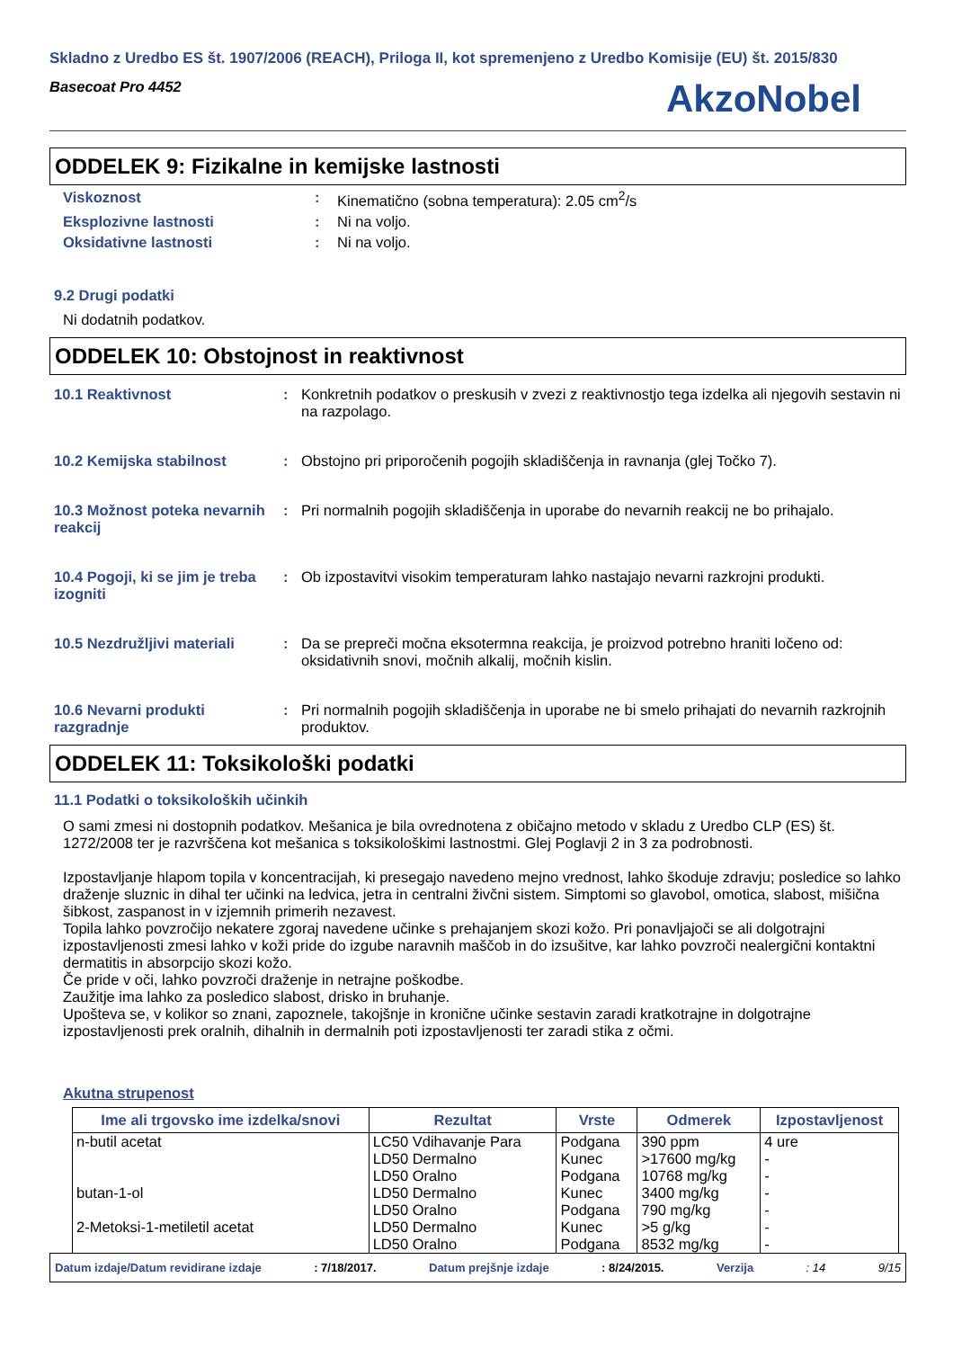Skladno z Uredbo ES št. 1907/2006 (REACH), Priloga II, kot spremenjeno z Uredbo Komisije (EU) št. 2015/830
Basecoat Pro 4452
AkzoNobel
ODDELEK 9: Fizikalne in kemijske lastnosti
Viskoznost : Kinematično (sobna temperatura): 2.05 cm<sup>2</sup>/s
Eksplozivne lastnosti : Ni na voljo.
Oksidativne lastnosti : Ni na voljo.
9.2 Drugi podatki
Ni dodatnih podatkov.
ODDELEK 10: Obstojnost in reaktivnost
10.1 Reaktivnost : Konkretnih podatkov o preskusih v zvezi z reaktivnostjo tega izdelka ali njegovih sestavin ni na razpolago.
10.2 Kemijska stabilnost : Obstojno pri priporočenih pogojih skladiščenja in ravnanja (glej Točko 7).
10.3 Možnost poteka nevarnih reakcij
: Pri normalnih pogojih skladiščenja in uporabe do nevarnih reakcij ne bo prihajalo.
10.4 Pogoji, ki se jim je treba izogniti
: Ob izpostavitvi visokim temperaturam lahko nastajajo nevarni razkrojni produkti.
10.5 Nezdružljivi materiali
: Da se prepreči močna eksotermna reakcija, je proizvod potrebno hraniti ločeno od: oksidativnih snovi, močnih alkalij, močnih kislin.
10.6 Nevarni produkti razgradnje
: Pri normalnih pogojih skladiščenja in uporabe ne bi smelo prihajati do nevarnih razkrojnih produktov.
ODDELEK 11: Toksikološki podatki
11.1 Podatki o toksikoloških učinkih
O sami zmesi ni dostopnih podatkov. Mešanica je bila ovrednotena z običajno metodo v skladu z Uredbo CLP (ES) št. 1272/2008 ter je razvrščena kot mešanica s toksikološkimi lastnostmi. Glej Poglavji 2 in 3 za podrobnosti.
Izpostavljanje hlapom topila v koncentracijah, ki presegajo navedeno mejno vrednost, lahko škoduje zdravju; posledice so lahko draženje sluznic in dihal ter učinki na ledvica, jetra in centralni živčni sistem. Simptomi so glavobol, omotica, slabost, mišična šibkost, zaspanost in v izjemnih primerih nezavest.
Topila lahko povzročijo nekatere zgoraj navedene učinke s prehajanjem skozi kožo. Pri ponavljajoči se ali dolgotrajni izpostavljenosti zmesi lahko v koži pride do izgube naravnih maščob in do izsušitve, kar lahko povzroči nealergični kontaktni dermatitis in absorpcijo skozi kožo.
Če pride v oči, lahko povzroči draženje in netrajne poškodbe.
Zaužitje ima lahko za posledico slabost, drisko in bruhanje.
Upošteva se, v kolikor so znani, zapoznele, takojšnje in kronične učinke sestavin zaradi kratkotrajne in dolgotrajne izpostavljenosti prek oralnih, dihalnih in dermalnih poti izpostavljenosti ter zaradi stika z očmi.
Akutna strupenost
| Ime ali trgovsko ime izdelka/snovi | Rezultat | Vrste | Odmerek | Izpostavljenost |
| --- | --- | --- | --- | --- |
| n-butil acetat | LC50 Vdihavanje Para | Podgana | 390 ppm | 4 ure |
| | LD50 Dermalno | Kunec | >17600 mg/kg | - |
| | LD50 Oralno | Podgana | 10768 mg/kg | - |
| butan-1-ol | LD50 Dermalno | Kunec | 3400 mg/kg | - |
| | LD50 Oralno | Podgana | 790 mg/kg | - |
| 2-Metoksi-1-metiletil acetat | LD50 Dermalno | Kunec | >5 g/kg | - |
| | LD50 Oralno | Podgana | 8532 mg/kg | - |
Datum izdaje/Datum revidirane izdaje : 7/18/2017. Datum prejšnje izdaje : 8/24/2015. Verzija : 14 9/15